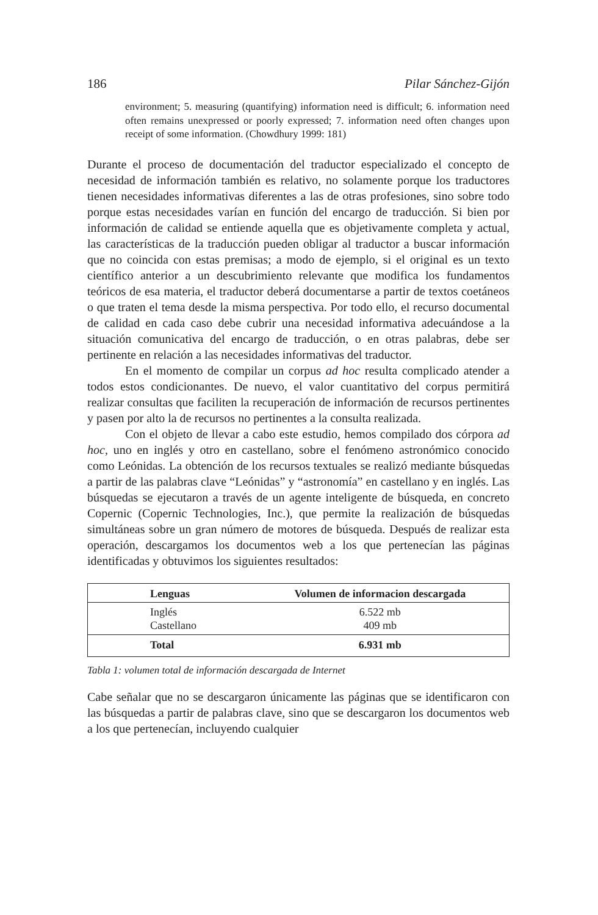186 Pilar Sánchez-Gijón
environment; 5. measuring (quantifying) information need is difficult; 6. information need often remains unexpressed or poorly expressed; 7. information need often changes upon receipt of some information. (Chowdhury 1999: 181)
Durante el proceso de documentación del traductor especializado el concepto de necesidad de información también es relativo, no solamente porque los traductores tienen necesidades informativas diferentes a las de otras profesiones, sino sobre todo porque estas necesidades varían en función del encargo de traducción. Si bien por información de calidad se entiende aquella que es objetivamente completa y actual, las características de la traducción pueden obligar al traductor a buscar información que no coincida con estas premisas; a modo de ejemplo, si el original es un texto científico anterior a un descubrimiento relevante que modifica los fundamentos teóricos de esa materia, el traductor deberá documentarse a partir de textos coetáneos o que traten el tema desde la misma perspectiva. Por todo ello, el recurso documental de calidad en cada caso debe cubrir una necesidad informativa adecuándose a la situación comunicativa del encargo de traducción, o en otras palabras, debe ser pertinente en relación a las necesidades informativas del traductor.
En el momento de compilar un corpus ad hoc resulta complicado atender a todos estos condicionantes. De nuevo, el valor cuantitativo del corpus permitirá realizar consultas que faciliten la recuperación de información de recursos pertinentes y pasen por alto la de recursos no pertinentes a la consulta realizada.
Con el objeto de llevar a cabo este estudio, hemos compilado dos córpora ad hoc, uno en inglés y otro en castellano, sobre el fenómeno astronómico conocido como Leónidas. La obtención de los recursos textuales se realizó mediante búsquedas a partir de las palabras clave “Leónidas” y “astronomía” en castellano y en inglés. Las búsquedas se ejecutaron a través de un agente inteligente de búsqueda, en concreto Copernic (Copernic Technologies, Inc.), que permite la realización de búsquedas simultáneas sobre un gran número de motores de búsqueda. Después de realizar esta operación, descargamos los documentos web a los que pertenecían las páginas identificadas y obtuvimos los siguientes resultados:
| Lenguas | Volumen de informacion descargada |
| --- | --- |
| Inglés | 6.522 mb |
| Castellano | 409 mb |
| Total | 6.931 mb |
Tabla 1: volumen total de información descargada de Internet
Cabe señalar que no se descargaron únicamente las páginas que se identificaron con las búsquedas a partir de palabras clave, sino que se descargaron los documentos web a los que pertenecían, incluyendo cualquier